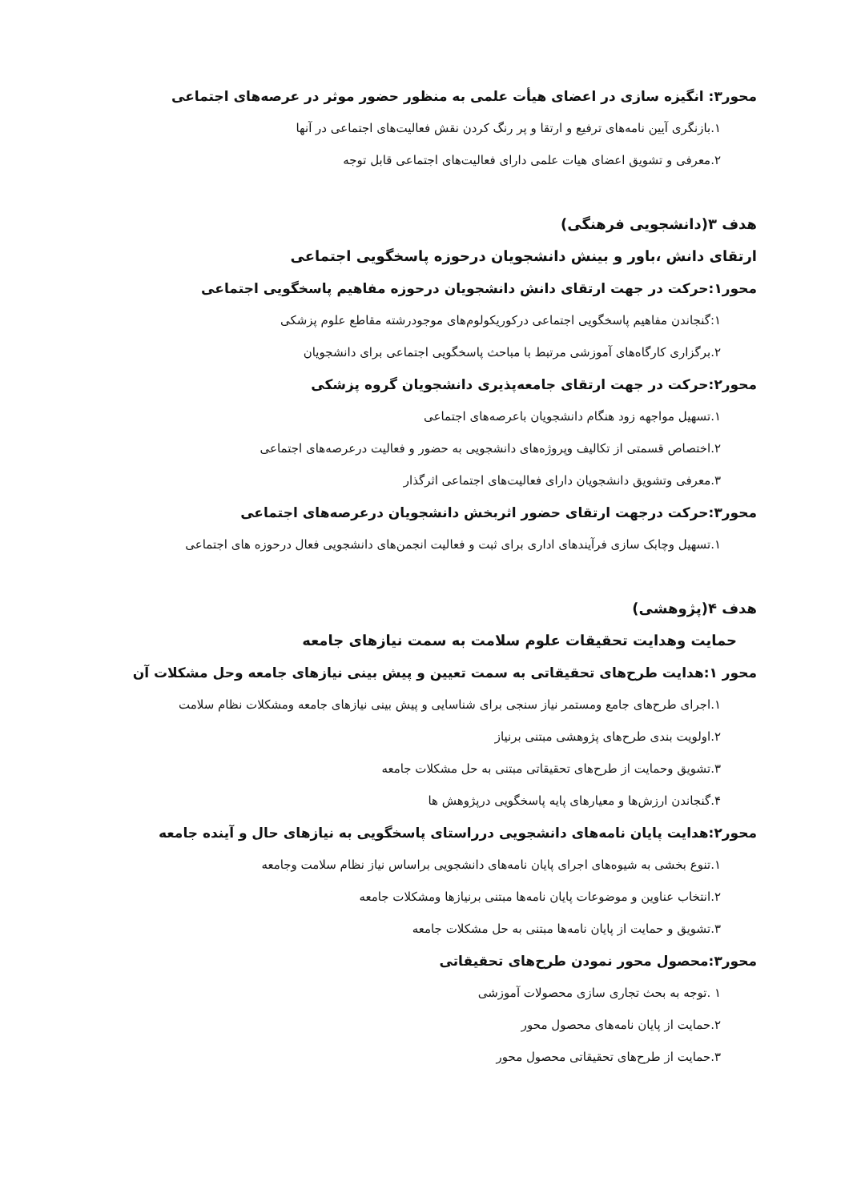محور۳: انگیزه سازی در اعضای هیأت علمی به منظور حضور موثر در عرصه‌های اجتماعی
۱.بازنگری آیین نامه‌های ترفیع و ارتقا و پر رنگ کردن نقش فعالیت‌های اجتماعی در آنها
۲.معرفی و تشویق اعضای هیات علمی دارای فعالیت‌های اجتماعی قابل توجه
هدف ۳(دانشجویی فرهنگی)
ارتقای دانش ،باور و بینش دانشجویان درحوزه پاسخگویی اجتماعی
محور۱:حرکت در جهت ارتقای دانش دانشجویان درحوزه مفاهیم پاسخگویی اجتماعی
۱:گنجاندن مفاهیم پاسخگویی اجتماعی درکوریکولوم‌های موجودرشته مقاطع علوم پزشکی
۲.برگزاری کارگاه‌های آموزشی مرتبط با مباحث پاسخگویی اجتماعی برای دانشجویان
محور۲:حرکت در جهت ارتقای جامعه‌پذیری دانشجویان گروه پزشکی
۱.تسهیل مواجهه زود هنگام دانشجویان باعرصه‌های اجتماعی
۲.اختصاص قسمتی از تکالیف وپروژه‌های دانشجویی به حضور و فعالیت درعرصه‌های اجتماعی
۳.معرفی وتشویق دانشجویان دارای فعالیت‌های اجتماعی اثرگذار
محور۳:حرکت درجهت ارتقای حضور اثربخش دانشجویان درعرصه‌های اجتماعی
۱.تسهیل وچابک سازی فرآیندهای اداری برای ثبت و فعالیت انجمن‌های دانشجویی فعال درحوزه های اجتماعی
هدف ۴(پژوهشی)
حمایت وهدایت تحقیقات علوم سلامت به سمت نیازهای جامعه
محور ۱:هدایت طرح‌های تحقیقاتی به سمت تعیین و پیش بینی نیازهای جامعه وحل مشکلات آن
۱.اجرای طرح‌های جامع ومستمر نیاز سنجی برای شناسایی و پیش بینی نیازهای جامعه ومشکلات نظام سلامت
۲.اولویت بندی طرح‌های پژوهشی مبتنی برنیاز
۳.تشویق وحمایت از طرح‌های تحقیقاتی مبتنی به حل مشکلات جامعه
۴.گنجاندن ارزش‌ها و معیارهای پایه پاسخگویی درپژوهش ها
محور۲:هدایت پایان نامه‌های دانشجویی درراستای پاسخگویی به نیازهای حال و آینده جامعه
۱.تنوع بخشی به شیوه‌های اجرای پایان نامه‌های دانشجویی براساس نیاز نظام سلامت وجامعه
۲.انتخاب عناوین و موضوعات پایان نامه‌ها مبتنی برنیازها ومشکلات جامعه
۳.تشویق و حمایت از پایان نامه‌ها مبتنی به حل مشکلات جامعه
محور۳:محصول محور نمودن طرح‌های تحقیقاتی
۱ .توجه به بحث تجاری سازی محصولات آموزشی
۲.حمایت از پایان نامه‌های محصول محور
۳.حمایت از طرح‌های تحقیقاتی محصول محور